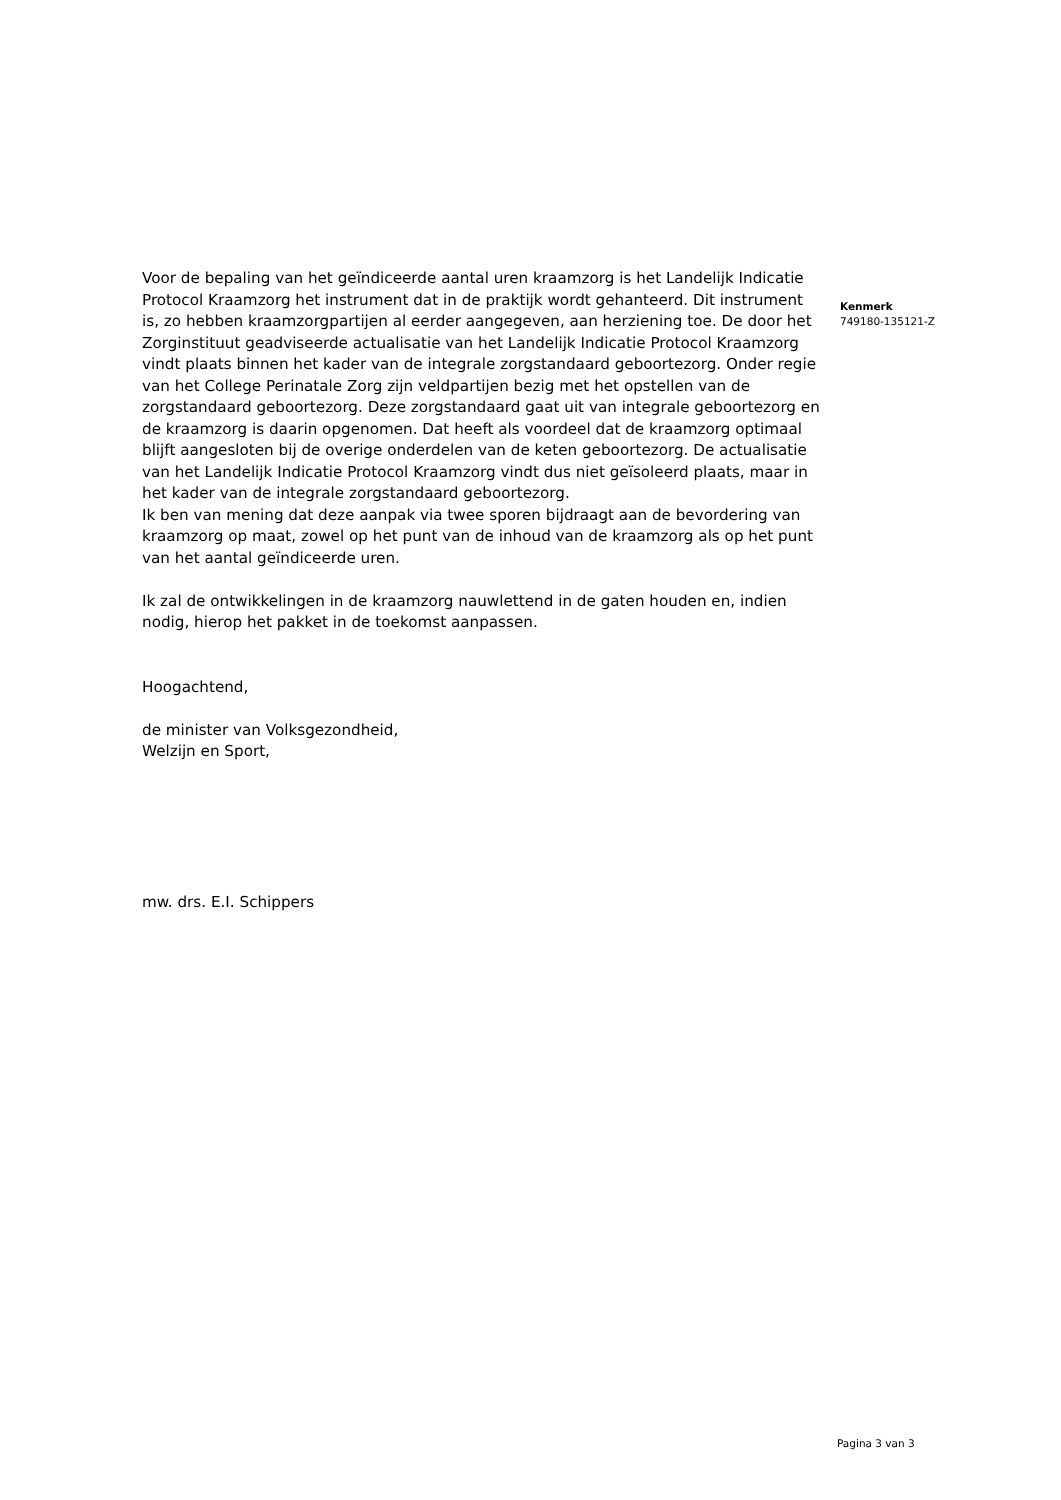Voor de bepaling van het geïndiceerde aantal uren kraamzorg is het Landelijk Indicatie Protocol Kraamzorg het instrument dat in de praktijk wordt gehanteerd. Dit instrument is, zo hebben kraamzorgpartijen al eerder aangegeven, aan herziening toe. De door het Zorginstituut geadviseerde actualisatie van het Landelijk Indicatie Protocol Kraamzorg vindt plaats binnen het kader van de integrale zorgstandaard geboortezorg. Onder regie van het College Perinatale Zorg zijn veldpartijen bezig met het opstellen van de zorgstandaard geboortezorg. Deze zorgstandaard gaat uit van integrale geboortezorg en de kraamzorg is daarin opgenomen. Dat heeft als voordeel dat de kraamzorg optimaal blijft aangesloten bij de overige onderdelen van de keten geboortezorg. De actualisatie van het Landelijk Indicatie Protocol Kraamzorg vindt dus niet geïsoleerd plaats, maar in het kader van de integrale zorgstandaard geboortezorg.
Ik ben van mening dat deze aanpak via twee sporen bijdraagt aan de bevordering van kraamzorg op maat, zowel op het punt van de inhoud van de kraamzorg als op het punt van het aantal geïndiceerde uren.
Ik zal de ontwikkelingen in de kraamzorg nauwlettend in de gaten houden en, indien nodig, hierop het pakket in de toekomst aanpassen.
Hoogachtend,
de minister van Volksgezondheid,
Welzijn en Sport,
mw. drs. E.I. Schippers
Kenmerk
749180-135121-Z
Pagina 3 van 3